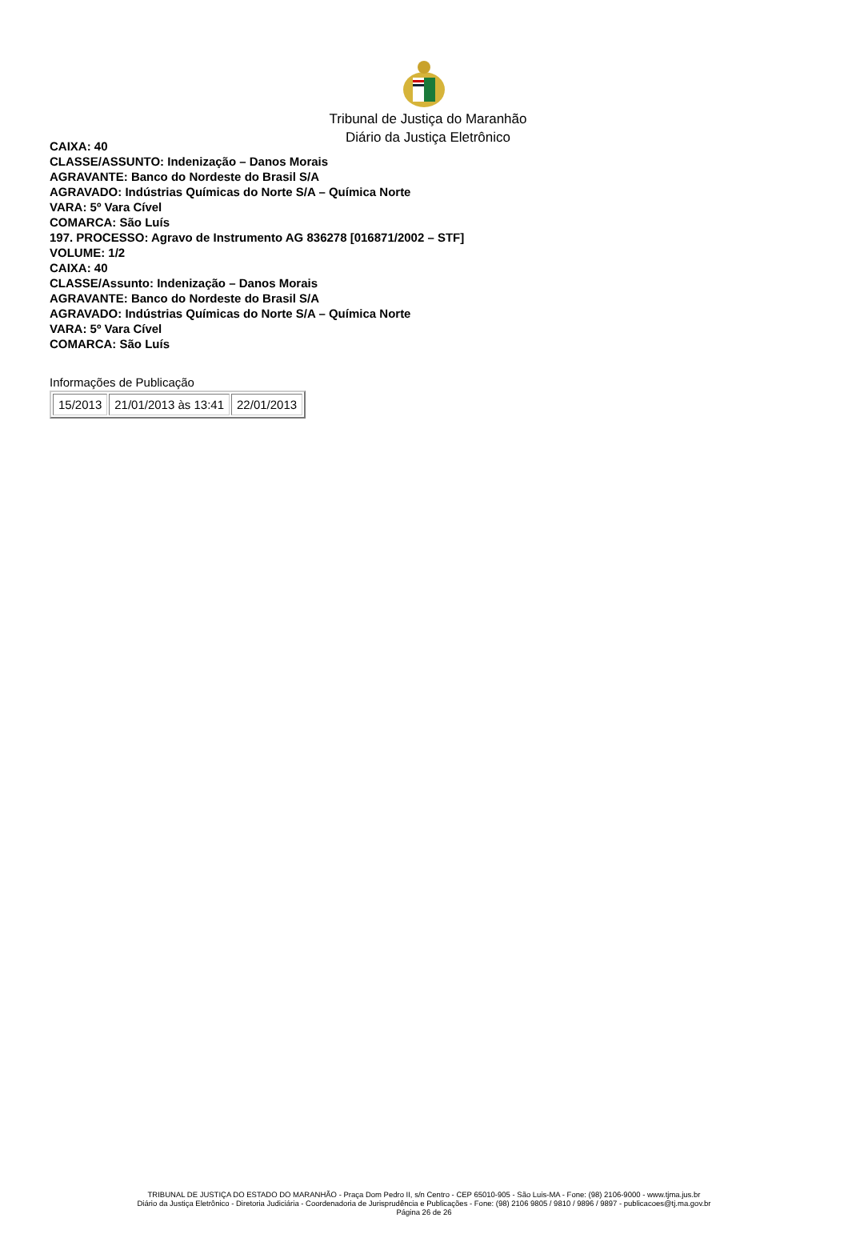Tribunal de Justiça do Maranhão
Diário da Justiça Eletrônico
CAIXA: 40
CLASSE/ASSUNTO: Indenização – Danos Morais
AGRAVANTE: Banco do Nordeste do Brasil S/A
AGRAVADO: Indústrias Químicas do Norte S/A – Química Norte
VARA: 5º Vara Cível
COMARCA: São Luís
197. PROCESSO: Agravo de Instrumento AG 836278 [016871/2002 – STF]
VOLUME: 1/2
CAIXA: 40
CLASSE/Assunto: Indenização – Danos Morais
AGRAVANTE: Banco do Nordeste do Brasil S/A
AGRAVADO: Indústrias Químicas do Norte S/A – Química Norte
VARA: 5º Vara Cível
COMARCA: São Luís
Informações de Publicação
| 15/2013 | 21/01/2013 às 13:41 | 22/01/2013 |
TRIBUNAL DE JUSTIÇA DO ESTADO DO MARANHÃO - Praça Dom Pedro II, s/n Centro - CEP 65010-905 - São Luis-MA - Fone: (98) 2106-9000 - www.tjma.jus.br
Diário da Justiça Eletrônico - Diretoria Judiciária - Coordenadoria de Jurisprudência e Publicações - Fone: (98) 2106 9805 / 9810 / 9896 / 9897 - publicacoes@tj.ma.gov.br
Página 26 de 26